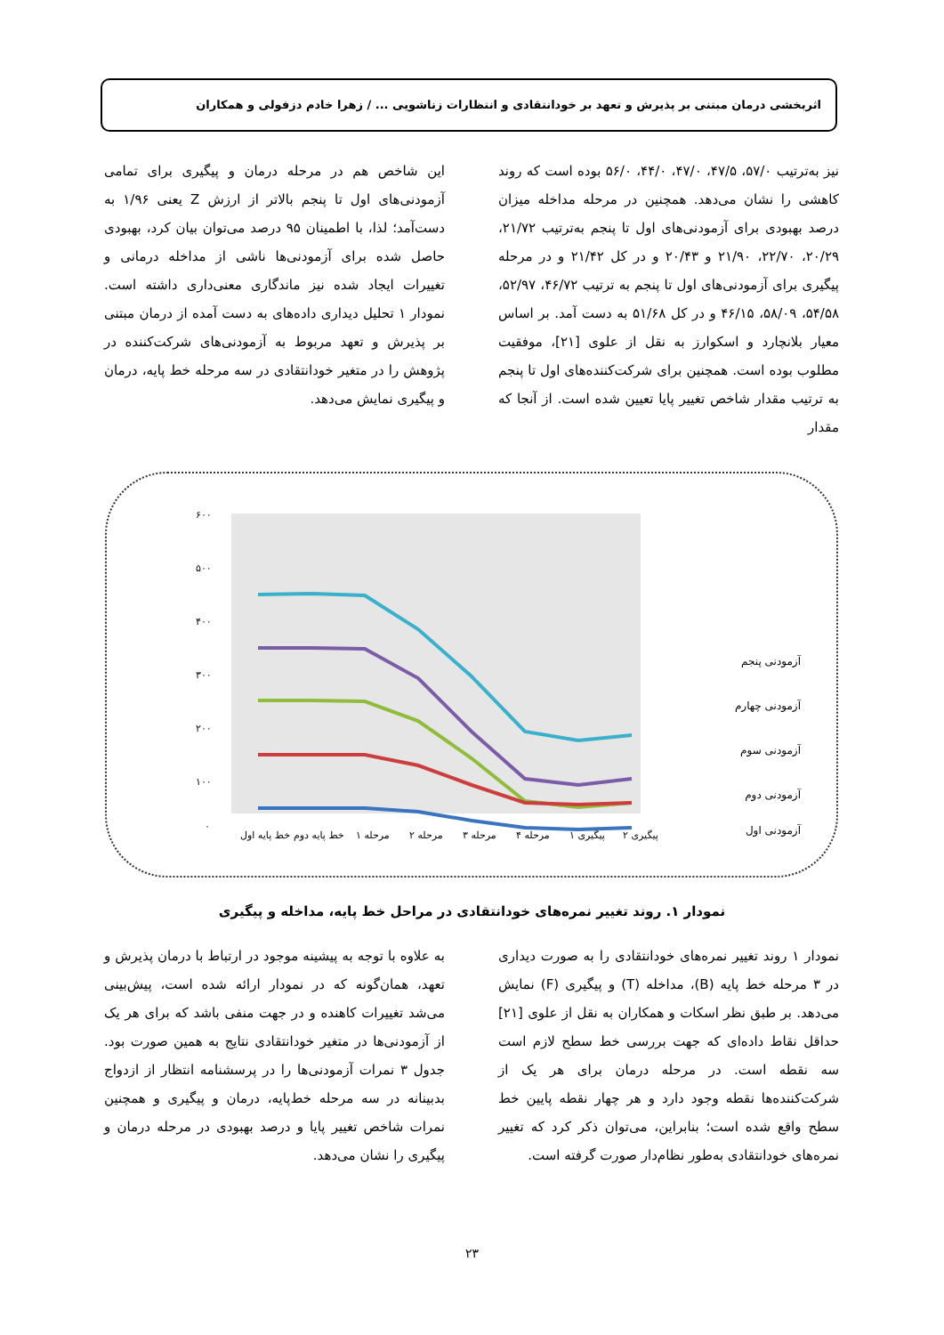اثربخشی درمان مبتنی بر پذیرش و تعهد بر خودانتقادی و انتظارات زناشویی ... / زهرا خادم دزفولی و همکاران
نیز به‌ترتیب ۵۷/۰، ۴۷/۵، ۴۷/۰، ۴۴/۰، ۵۶/۰ بوده است که روند کاهشی را نشان می‌دهد. همچنین در مرحله مداخله میزان درصد بهبودی برای آزمودنی‌های اول تا پنجم به‌ترتیب ۲۱/۷۲، ۲۰/۲۹، ۲۲/۷۰، ۲۱/۹۰ و ۲۰/۴۳ و در کل ۲۱/۴۲ و در مرحله پیگیری برای آزمودنی‌های اول تا پنجم به ترتیب ۴۶/۷۲، ۵۲/۹۷، ۵۴/۵۸، ۵۸/۰۹، ۴۶/۱۵ و در کل ۵۱/۶۸ به دست آمد. بر اساس معیار بلانچارد و اسکوارز به نقل از علوی [۲۱]، موفقیت مطلوب بوده است. همچنین برای شرکت‌کننده‌های اول تا پنجم به ترتیب مقدار شاخص تغییر پایا تعیین شده است. از آنجا که مقدار
این شاخص هم در مرحله درمان و پیگیری برای تمامی آزمودنی‌های اول تا پنجم بالاتر از ارزش Z یعنی ۱/۹۶ به دست‌آمد؛ لذا، با اطمینان ۹۵ درصد می‌توان بیان کرد، بهبودی حاصل شده برای آزمودنی‌ها ناشی از مداخله درمانی و تغییرات ایجاد شده نیز ماندگاری معنی‌داری داشته است. نمودار ۱ تحلیل دیداری داده‌های به دست آمده از درمان مبتنی بر پذیرش و تعهد مربوط به آزمودنی‌های شرکت‌کننده در پژوهش را در متغیر خودانتقادی در سه مرحله خط پایه، درمان و پیگیری نمایش می‌دهد.
۶۰۰
۵۰۰
۴۰۰
۳۰۰
۲۰۰
۱۰۰
۰
خط پایه اول
خط پایه دوم
مرحله ۱
مرحله ۲
مرحله ۳
مرحله ۴
پیگیری ۱
پیگیری ۲
آزمودنی پنجم
آزمودنی چهارم
آزمودنی سوم
آزمودنی دوم
آزمودنی اول
نمودار ۱. روند تغییر نمره‌های خودانتقادی در مراحل خط پایه، مداخله و پیگیری
نمودار ۱ روند تغییر نمره‌های خودانتقادی را به صورت دیداری در ۳ مرحله خط پایه (B)، مداخله (T) و پیگیری (F) نمایش می‌دهد. بر طبق نظر اسکات و همکاران به نقل از علوی [۲۱] حداقل نقاط داده‌ای که جهت بررسی خط سطح لازم است سه نقطه است. در مرحله درمان برای هر یک از شرکت‌کننده‌ها نقطه وجود دارد و هر چهار نقطه پایین خط سطح واقع شده است؛ بنابراین، می‌توان ذکر کرد که تغییر نمره‌های خودانتقادی به‌طور نظام‌دار صورت گرفته است.
به علاوه با توجه به پیشینه موجود در ارتباط با درمان پذیرش و تعهد، همان‌گونه که در نمودار ارائه شده است، پیش‌بینی می‌شد تغییرات کاهنده و در جهت منفی باشد که برای هر یک از آزمودنی‌ها در متغیر خودانتقادی نتایج به همین صورت بود. جدول ۳ نمرات آزمودنی‌ها را در پرسشنامه انتظار از ازدواج بدبینانه در سه مرحله خط‌پایه، درمان و پیگیری و همچنین نمرات شاخص تغییر پایا و درصد بهبودی در مرحله درمان و پیگیری را نشان می‌دهد.
۲۳